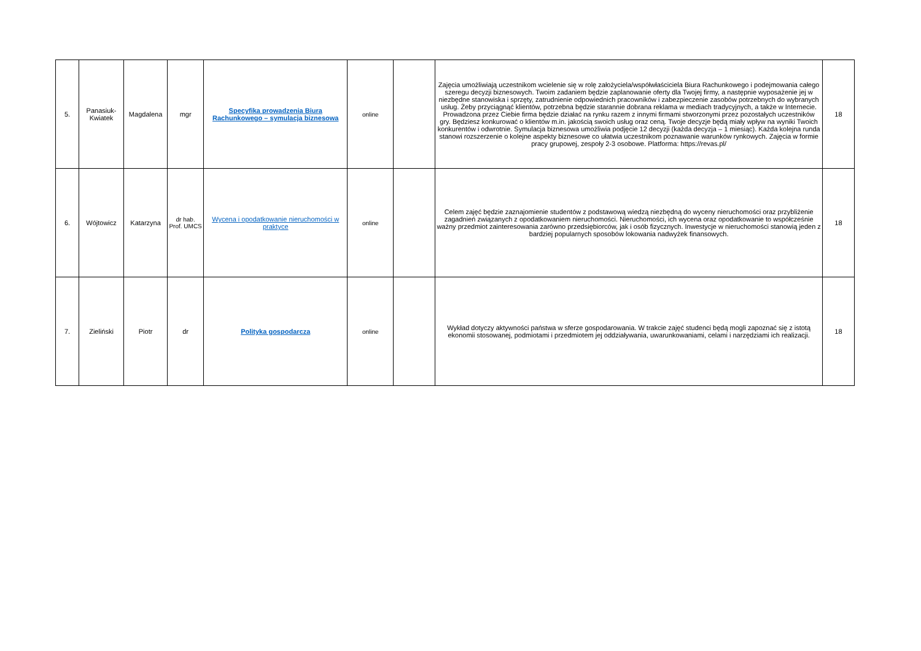| 5. | Panasiuk-Kwiatek | Magdalena | mgr | Specyfika prowadzenia Biura Rachunkowego – symulacja biznesowa | online | | Zajęcia umożliwiają uczestnikom wcielenie się w rolę założyciela/współwłaściciela Biura Rachunkowego i podejmowania całego szeregu decyzji biznesowych. Twoim zadaniem będzie zaplanowanie oferty dla Twojej firmy, a następnie wyposażenie jej w niezbędne stanowiska i sprzęty, zatrudnienie odpowiednich pracowników i zabezpieczenie zasobów potrzebnych do wybranych usług. Żeby przyciągnąć klientów, potrzebna będzie starannie dobrana reklama w mediach tradycyjnych, a także w Internecie. Prowadzona przez Ciebie firma będzie działać na rynku razem z innymi firmami stworzonymi przez pozostałych uczestników gry. Będziesz konkurować o klientów m.in. jakością swoich usług oraz ceną. Twoje decyzje będą miały wpływ na wyniki Twoich konkurentów i odwrotnie. Symulacja biznesowa umożliwia podjęcie 12 decyzji (każda decyzja – 1 miesiąc). Każda kolejna runda stanowi rozszerzenie o kolejne aspekty biznesowe co ułatwia uczestnikom poznawanie warunków rynkowych. Zajęcia w formie pracy grupowej, zespoły 2-3 osobowe. Platforma: https://revas.pl/ | 18 |
| 6. | Wójtowicz | Katarzyna | dr hab. Prof. UMCS | Wycena i opodatkowanie nieruchomości w praktyce | online | | Celem zajęć będzie zaznajomienie studentów z podstawową wiedzą niezbędną do wyceny nieruchomości oraz przybliżenie zagadnień związanych z opodatkowaniem nieruchomości. Nieruchomości, ich wycena oraz opodatkowanie to współcześnie ważny przedmiot zainteresowania zarówno przedsiębiorców, jak i osób fizycznych. Inwestycje w nieruchomości stanowią jeden z bardziej popularnych sposobów lokowania nadwyżek finansowych. | 18 |
| 7. | Zieliński | Piotr | dr | Polityka gospodarcza | online | | Wykład dotyczy aktywności państwa w sferze gospodarowania. W trakcie zajęć studenci będą mogli zapoznać się z istotą ekonomii stosowanej, podmiotami i przedmiotem jej oddziaływania, uwarunkowaniami, celami i narzędziami ich realizacji. | 18 |